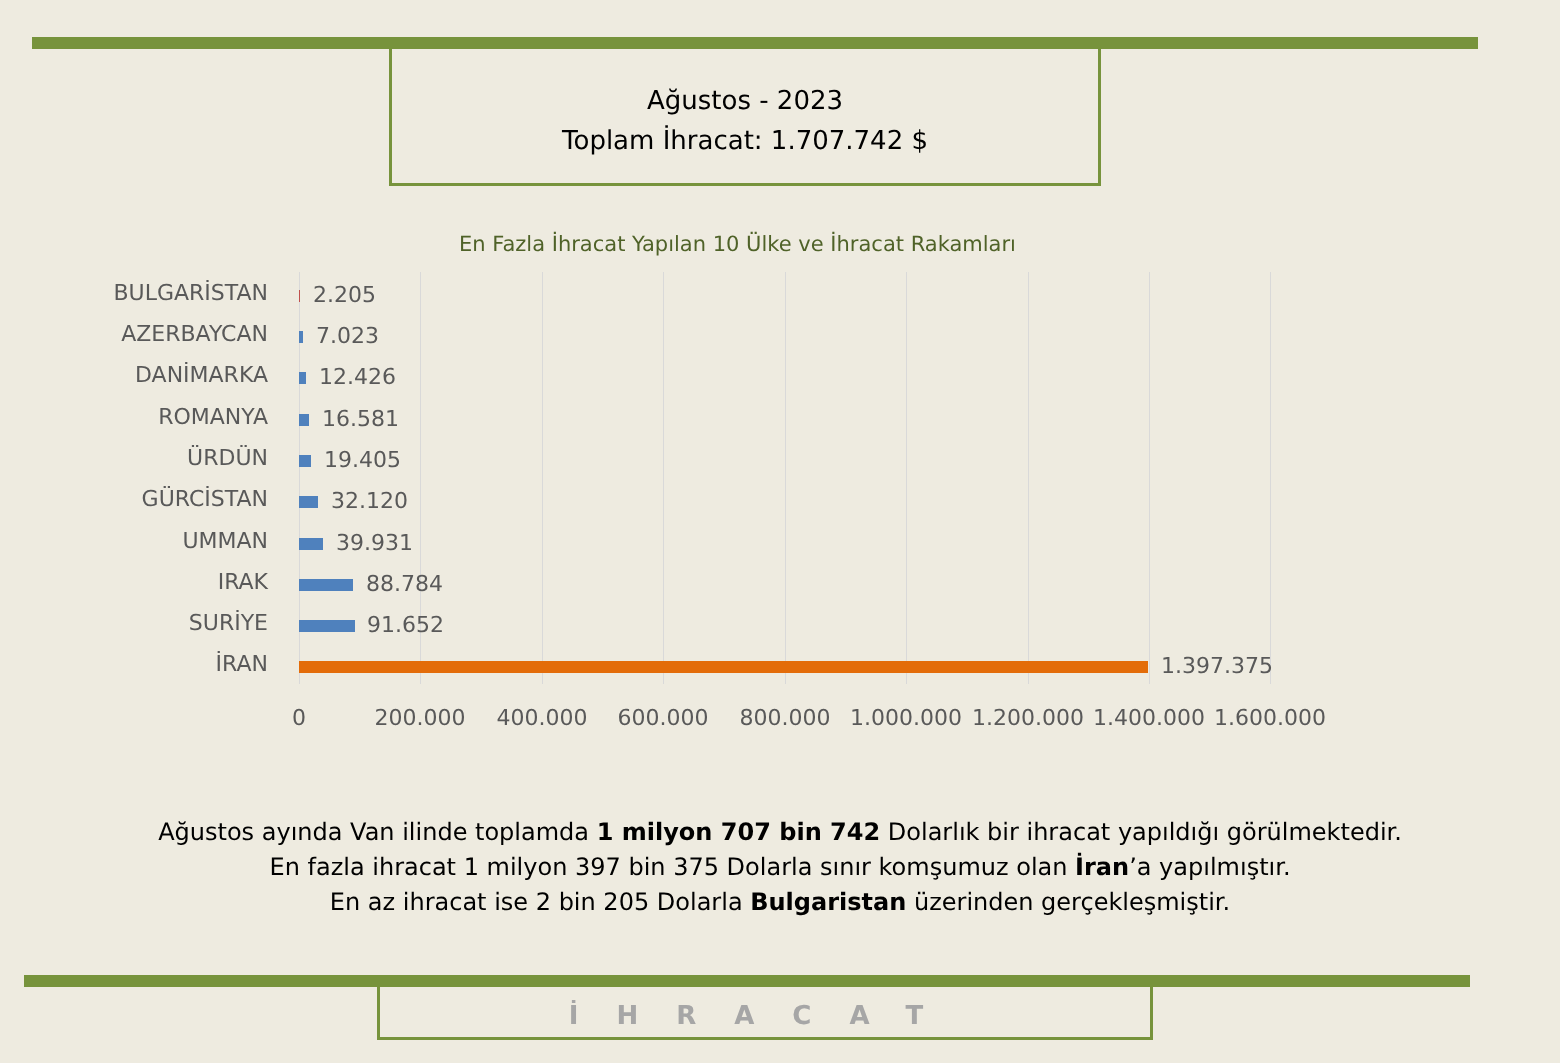Ağustos - 2023
Toplam İhracat: 1.707.742 $
En Fazla İhracat Yapılan 10 Ülke ve İhracat Rakamları
BULGARİSTAN 2.205
AZERBAYCAN 7.023
DANİMARKA 12.426
ROMANYA 16.581
ÜRDÜN 19.405
GÜRCİSTAN 32.120
UMMAN 39.931
IRAK 88.784
SURİYE 91.652
İRAN 1.397.375
0 200.000 400.000 600.000 800.000 1.000.000 1.200.000 1.400.000 1.600.000
Ağustos ayında Van ilinde toplamda 1 milyon 707 bin 742 Dolarlık bir ihracat yapıldığı görülmektedir.
En fazla ihracat 1 milyon 397 bin 375 Dolarla sınır komşumuz olan İran’a yapılmıştır.
En az ihracat ise 2 bin 205 Dolarla Bulgaristan üzerinden gerçekleşmiştir.
İHRACAT